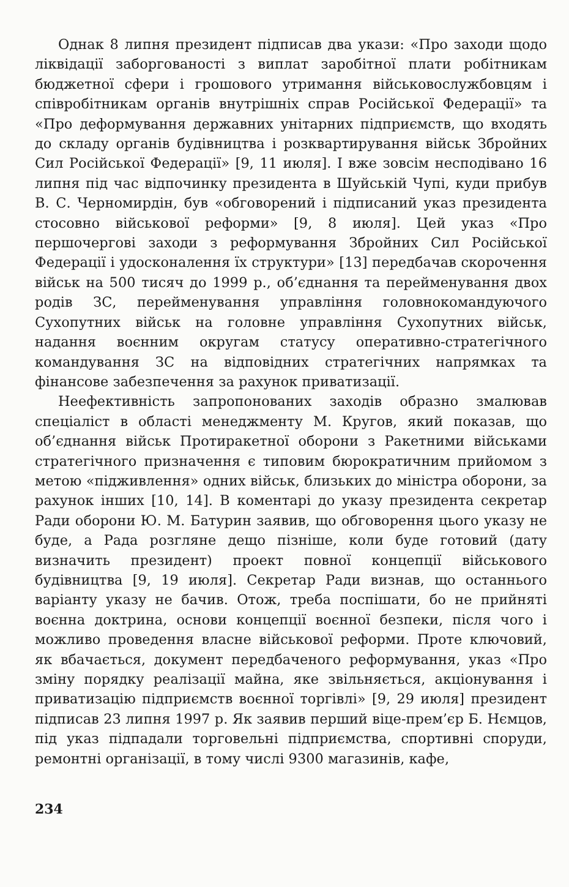Однак 8 липня президент підписав два укази: «Про заходи щодо ліквідації заборгованості з виплат заробітної плати робітникам бюджетної сфери і грошового утримання військовослужбовцям і співробітникам органів внутрішніх справ Російської Федерації» та «Про деформування державних унітарних підприємств, що входять до складу органів будівництва і розквартирування військ Збройних Сил Російської Федерації» [9, 11 июля]. І вже зовсім несподівано 16 липня під час відпочинку президента в Шуйській Чупі, куди прибув В. С. Черномирдін, був «обговорений і підписаний указ президента стосовно військової реформи» [9, 8 июля]. Цей указ «Про першочергові заходи з реформування Збройних Сил Російської Федерації і удосконалення їх структури» [13] передбачав скорочення військ на 500 тисяч до 1999 р., об’єднання та перейменування двох родів ЗС, перейменування управління головнокомандуючого Сухопутних військ на головне управління Сухопутних військ, надання воєнним округам статусу оперативно-стратегічного командування ЗС на відповідних стратегічних напрямках та фінансове забезпечення за рахунок приватизації.
Неефективність запропонованих заходів образно змалював спеціаліст в області менеджменту М. Кругов, який показав, що об’єднання військ Протиракетної оборони з Ракетними військами стратегічного призначення є типовим бюрократичним прийомом з метою «підживлення» одних військ, близьких до міністра оборони, за рахунок інших [10, 14]. В коментарі до указу президента секретар Ради оборони Ю. М. Батурин заявив, що обговорення цього указу не буде, а Рада розгляне дещо пізніше, коли буде готовий (дату визначить президент) проект повної концепції військового будівництва [9, 19 июля]. Секретар Ради визнав, що останнього варіанту указу не бачив. Отож, треба поспішати, бо не прийняті воєнна доктрина, основи концепції воєнної безпеки, після чого і можливо проведення власне військової реформи. Проте ключовий, як вбачається, документ передбаченого реформування, указ «Про зміну порядку реалізації майна, яке звільняється, акціонування і приватизацію підприємств воєнної торгівлі» [9, 29 июля] президент підписав 23 липня 1997 р. Як заявив перший віце-прем’єр Б. Нємцов, під указ підпадали торговельні підприємства, спортивні споруди, ремонтні організації, в тому числі 9300 магазинів, кафе,
234